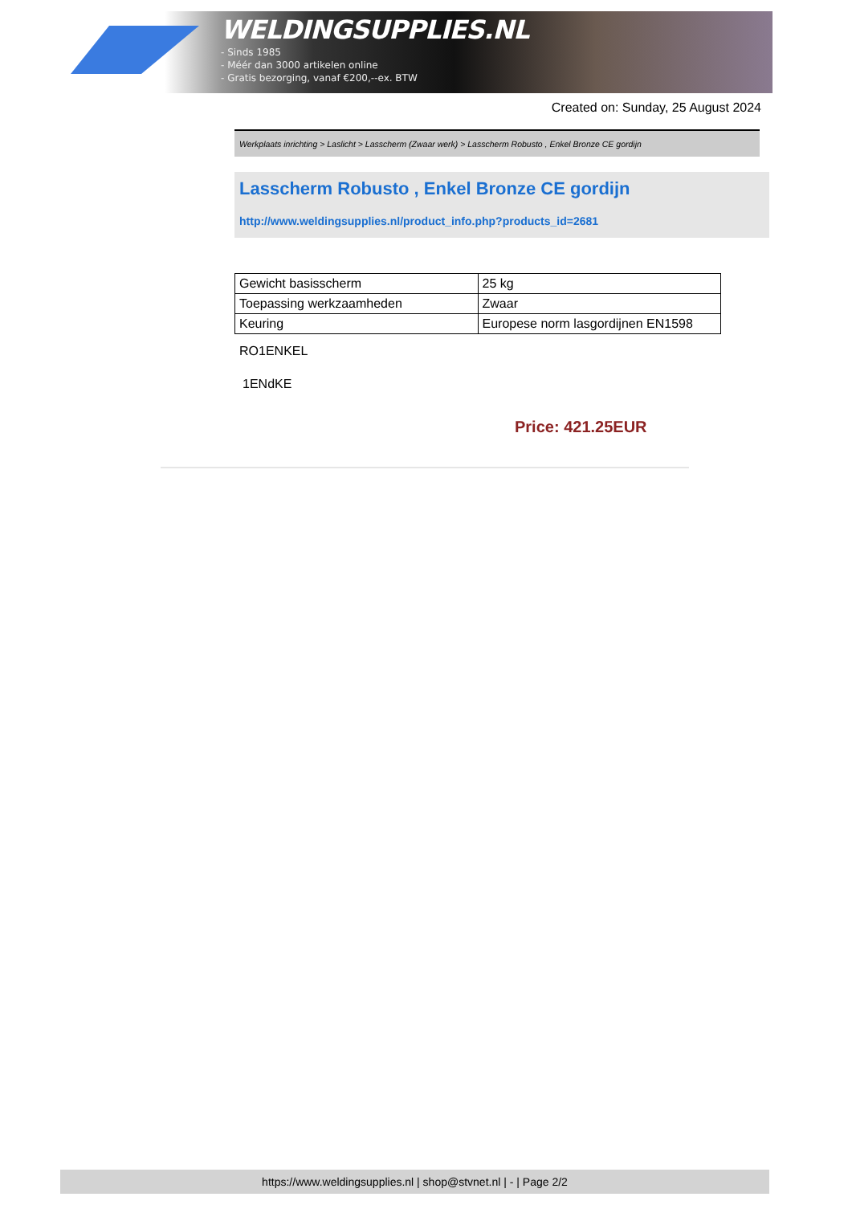WELDINGSUPPLIES.NL
- Sinds 1985
- Méér dan 3000 artikelen online
- Gratis bezorging, vanaf €200,--ex. BTW
Created on: Sunday, 25 August 2024
Werkplaats inrichting > Laslicht > Lasscherm (Zwaar werk) > Lasscherm Robusto , Enkel Bronze CE gordijn
Lasscherm Robusto , Enkel Bronze CE gordijn
http://www.weldingsupplies.nl/product_info.php?products_id=2681
| Gewicht basisscherm | 25 kg |
| Toepassing werkzaamheden | Zwaar |
| Keuring | Europese norm lasgordijnen EN1598 |
RO1ENKEL
1ENdKE
Price: 421.25EUR
https://www.weldingsupplies.nl | shop@stvnet.nl | - | Page 2/2